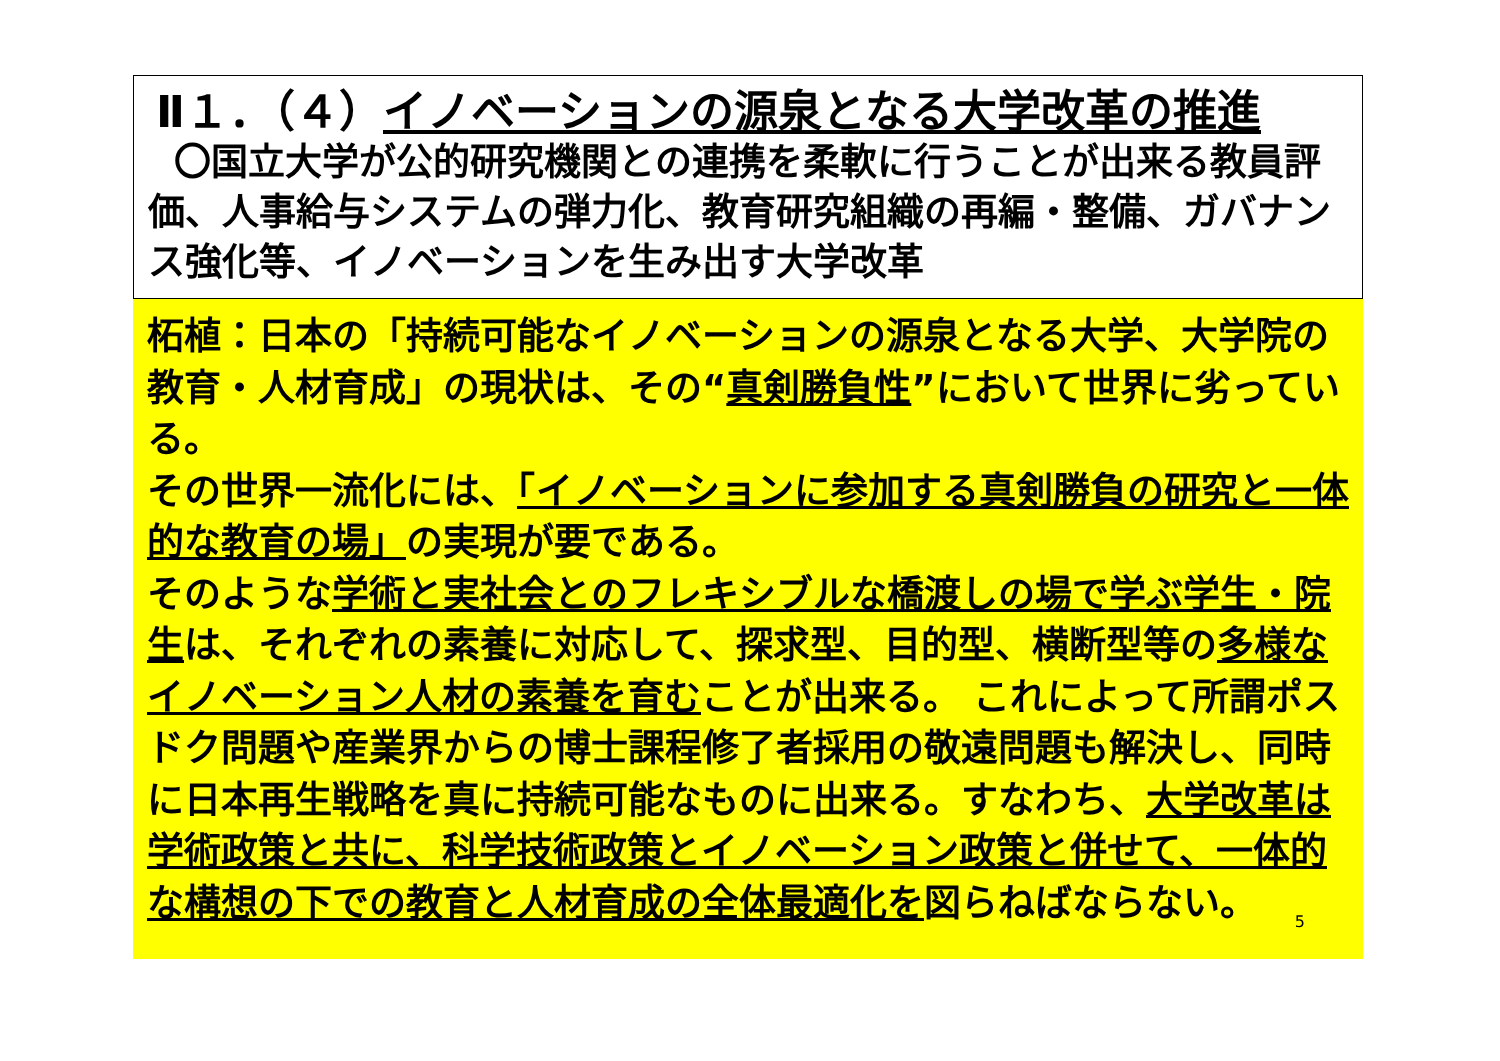Ⅱ１．（４）イノベーションの源泉となる大学改革の推進
〇国立大学が公的研究機関との連携を柔軟に行うことが出来る教員評価、人事給与システムの弾力化、教育研究組織の再編・整備、ガバナンス強化等、イノベーションを生み出す大学改革
柘植：日本の「持続可能なイノベーションの源泉となる大学、大学院の教育・人材育成」の現状は、その“真剣勝負性”において世界に劣っている。
その世界一流化には、「イノベーションに参加する真剣勝負の研究と一体的な教育の場」の実現が要である。
そのような学術と実社会とのフレキシブルな橋渡しの場で学ぶ学生・院生は、それぞれの素養に対応して、探求型、目的型、横断型等の多様なイノベーション人材の素養を育むことが出来る。 これによって所謂ポスドク問題や産業界からの博士課程修了者採用の敬遠問題も解決し、同時に日本再生戦略を真に持続可能なものに出来る。すなわち、大学改革は学術政策と共に、科学技術政策とイノベーション政策と併せて、一体的な構想の下での教育と人材育成の全体最適化を図らねばならない。
5